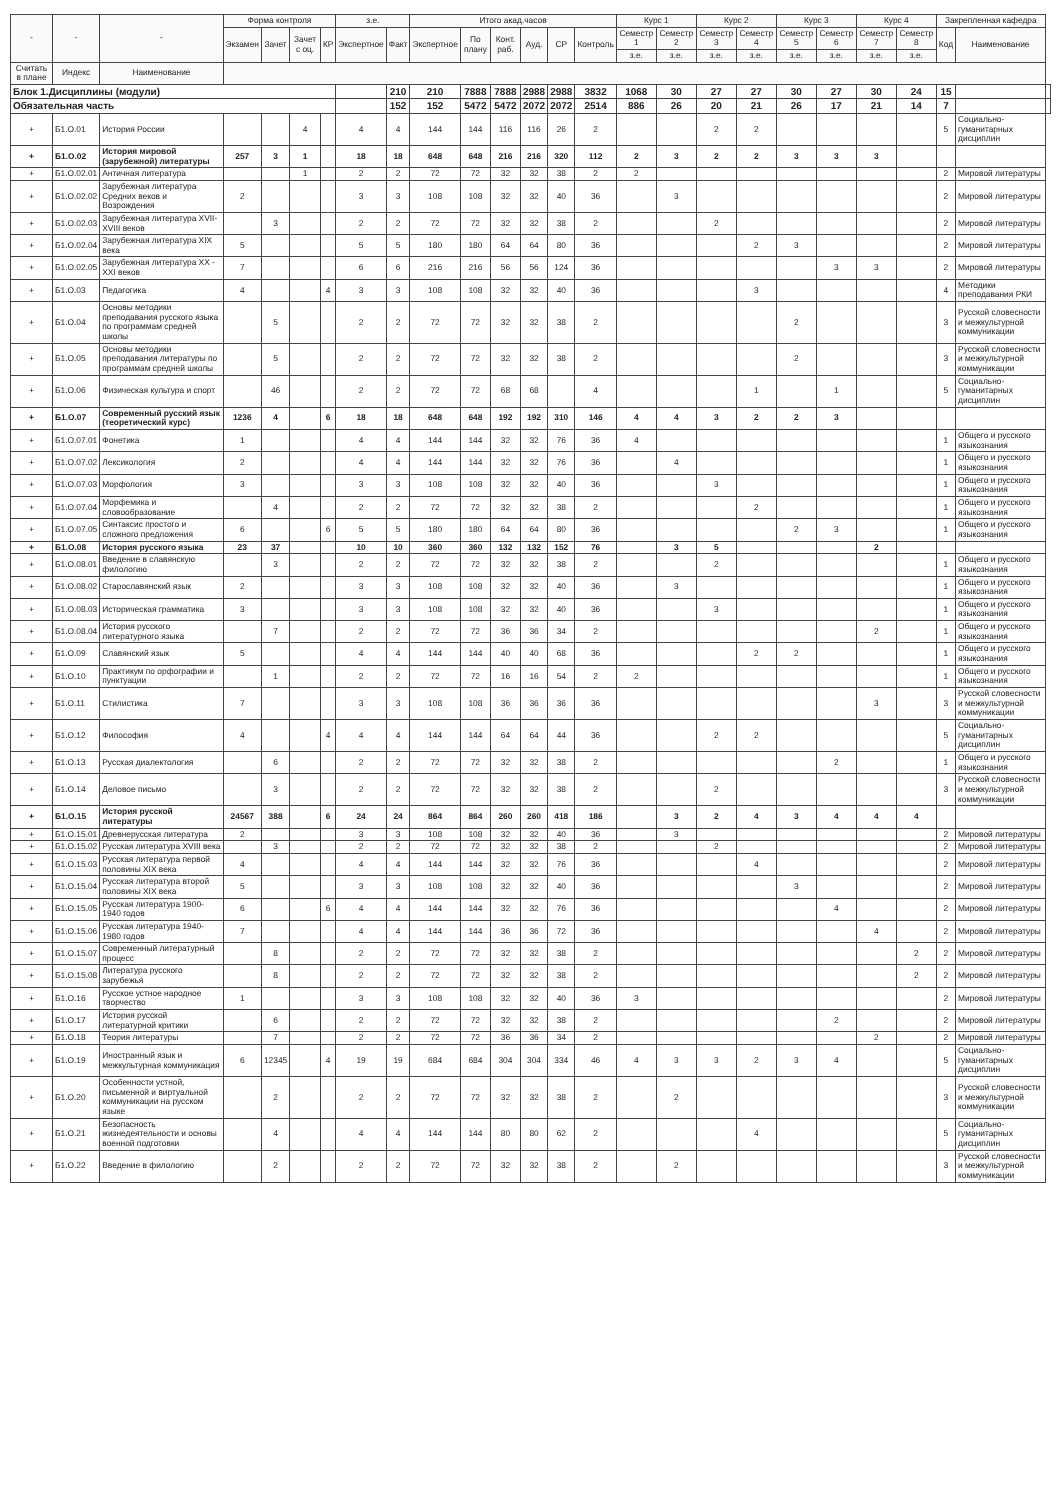| - | - | - | Форма контроля | | | | з.е. | | Итого акад.часов | | | | | | Курс 1 | | Курс 2 | | Курс 3 | | Курс 4 | | Закрепленная кафедра | | |
| --- | --- | --- | --- | --- | --- | --- | --- | --- | --- | --- | --- | --- | --- | --- | --- | --- | --- | --- | --- | --- | --- | --- | --- | --- | --- |
| | | | Экзамен | Зачет | Зачет с оц. | КР | Экспертное | Факт | Экспертное | По плану | Конт. раб. | Ауд. | СР | Контроль | Семестр 1 | Семестр 2 | Семестр 3 | Семестр 4 | Семестр 5 | Семестр 6 | Семестр 7 | Семестр 8 | Код | Наименование | |
| | | | | | | | | | | | | | | | з.е. | з.е. | з.е. | з.е. | з.е. | з.е. | з.е. | з.е. | | | |
| Считать в плане | Индекс | Наименование | | | | | | | | | | | | | | | | | | | | | | | |
| Блок 1.Дисциплины (модули) | | | | | | | | 210 | 210 | 7888 | 7888 | 2988 | 2988 | 3832 | 1068 | 30 | 27 | 27 | 30 | 27 | 30 | 24 | 15 | | |
| Обязательная часть | | | | | | | | 152 | 152 | 5472 | 5472 | 2072 | 2072 | 2514 | 886 | 26 | 20 | 21 | 26 | 17 | 21 | 14 | 7 | | |
| + | Б1.О.01 | История России | | | 4 | | 4 | 4 | 144 | 144 | 116 | 116 | 26 | 2 | | | 2 | 2 | | | | | 5 | Социально-гуманитарных дисциплин | |
| + | Б1.О.02 | История мировой (зарубежной) литературы | 257 | 3 | 1 | | 18 | 18 | 648 | 648 | 216 | 216 | 320 | 112 | 2 | 3 | 2 | 2 | 3 | 3 | 3 | | | | |
| + | Б1.О.02.01 | Античная литература | | | 1 | | 2 | 2 | 72 | 72 | 32 | 32 | 38 | 2 | 2 | | | | | | | | 2 | Мировой литературы | |
| + | Б1.О.02.02 | Зарубежная литература Средних веков и Возрождения | 2 | | | | 3 | 3 | 108 | 108 | 32 | 32 | 40 | 36 | | 3 | | | | | | | 2 | Мировой литературы | |
| + | Б1.О.02.03 | Зарубежная литература XVII-XVIII веков | | 3 | | | 2 | 2 | 72 | 72 | 32 | 32 | 38 | 2 | | | 2 | | | | | | 2 | Мировой литературы | |
| + | Б1.О.02.04 | Зарубежная литература XIX века | 5 | | | | 5 | 5 | 180 | 180 | 64 | 64 | 80 | 36 | | | | 2 | 3 | | | | 2 | Мировой литературы | |
| + | Б1.О.02.05 | Зарубежная литература XX -XXI веков | 7 | | | | 6 | 6 | 216 | 216 | 56 | 56 | 124 | 36 | | | | | | 3 | 3 | | 2 | Мировой литературы | |
| + | Б1.О.03 | Педагогика | 4 | | | 4 | 3 | 3 | 108 | 108 | 32 | 32 | 40 | 36 | | | | 3 | | | | | 4 | Методики преподавания РКИ | |
| + | Б1.О.04 | Основы методики преподавания русского языка по программам средней школы | | 5 | | | 2 | 2 | 72 | 72 | 32 | 32 | 38 | 2 | | | | | 2 | | | | 3 | Русской словесности и межкультурной коммуникации | |
| + | Б1.О.05 | Основы методики преподавания литературы по программам средней школы | | 5 | | | 2 | 2 | 72 | 72 | 32 | 32 | 38 | 2 | | | | | 2 | | | | 3 | Русской словесности и межкультурной коммуникации | |
| + | Б1.О.06 | Физическая культура и спорт | | 46 | | | 2 | 2 | 72 | 72 | 68 | 68 | | 4 | | | | 1 | | 1 | | | 5 | Социально-гуманитарных дисциплин | |
| + | Б1.О.07 | Современный русский язык (теоретический курс) | 1236 | 4 | | 6 | 18 | 18 | 648 | 648 | 192 | 192 | 310 | 146 | 4 | 4 | 3 | 2 | 2 | 3 | | | | | |
| + | Б1.О.07.01 | Фонетика | 1 | | | | 4 | 4 | 144 | 144 | 32 | 32 | 76 | 36 | 4 | | | | | | | | 1 | Общего и русского языкознания | |
| + | Б1.О.07.02 | Лексикология | 2 | | | | 4 | 4 | 144 | 144 | 32 | 32 | 76 | 36 | | 4 | | | | | | | 1 | Общего и русского языкознания | |
| + | Б1.О.07.03 | Морфология | 3 | | | | 3 | 3 | 108 | 108 | 32 | 32 | 40 | 36 | | | 3 | | | | | | 1 | Общего и русского языкознания | |
| + | Б1.О.07.04 | Морфемика и словообразование | | 4 | | | 2 | 2 | 72 | 72 | 32 | 32 | 38 | 2 | | | | 2 | | | | | 1 | Общего и русского языкознания | |
| + | Б1.О.07.05 | Синтаксис простого и сложного предложения | 6 | | | 6 | 5 | 5 | 180 | 180 | 64 | 64 | 80 | 36 | | | | | 2 | 3 | | | 1 | Общего и русского языкознания | |
| + | Б1.О.08 | История русского языка | 23 | 37 | | | 10 | 10 | 360 | 360 | 132 | 132 | 152 | 76 | | 3 | 5 | | | | 2 | | | | |
| + | Б1.О.08.01 | Введение в славянскую филологию | | 3 | | | 2 | 2 | 72 | 72 | 32 | 32 | 38 | 2 | | | 2 | | | | | | 1 | Общего и русского языкознания | |
| + | Б1.О.08.02 | Старославянский язык | 2 | | | | 3 | 3 | 108 | 108 | 32 | 32 | 40 | 36 | | 3 | | | | | | | 1 | Общего и русского языкознания | |
| + | Б1.О.08.03 | Историческая грамматика | 3 | | | | 3 | 3 | 108 | 108 | 32 | 32 | 40 | 36 | | | 3 | | | | | | 1 | Общего и русского языкознания | |
| + | Б1.О.08.04 | История русского литературного языка | | 7 | | | 2 | 2 | 72 | 72 | 36 | 36 | 34 | 2 | | | | | | | 2 | | 1 | Общего и русского языкознания | |
| + | Б1.О.09 | Славянский язык | 5 | | | | 4 | 4 | 144 | 144 | 40 | 40 | 68 | 36 | | | | 2 | 2 | | | | 1 | Общего и русского языкознания | |
| + | Б1.О.10 | Практикум по орфографии и пунктуации | | 1 | | | 2 | 2 | 72 | 72 | 16 | 16 | 54 | 2 | 2 | | | | | | | | 1 | Общего и русского языкознания | |
| + | Б1.О.11 | Стилистика | 7 | | | | 3 | 3 | 108 | 108 | 36 | 36 | 36 | 36 | | | | | | | 3 | | 3 | Русской словесности и межкультурной коммуникации | |
| + | Б1.О.12 | Философия | 4 | | | 4 | 4 | 4 | 144 | 144 | 64 | 64 | 44 | 36 | | | 2 | 2 | | | | | 5 | Социально-гуманитарных дисциплин | |
| + | Б1.О.13 | Русская диалектология | | 6 | | | 2 | 2 | 72 | 72 | 32 | 32 | 38 | 2 | | | | | | 2 | | | 1 | Общего и русского языкознания | |
| + | Б1.О.14 | Деловое письмо | | 3 | | | 2 | 2 | 72 | 72 | 32 | 32 | 38 | 2 | | | 2 | | | | | | 3 | Русской словесности и межкультурной коммуникации | |
| + | Б1.О.15 | История русской литературы | 24567 | 388 | | 6 | 24 | 24 | 864 | 864 | 260 | 260 | 418 | 186 | | 3 | 2 | 4 | 3 | 4 | 4 | 4 | | | |
| + | Б1.О.15.01 | Древнерусская литература | 2 | | | | 3 | 3 | 108 | 108 | 32 | 32 | 40 | 36 | | 3 | | | | | | | 2 | Мировой литературы | |
| + | Б1.О.15.02 | Русская литература XVIII века | | 3 | | | 2 | 2 | 72 | 72 | 32 | 32 | 38 | 2 | | | 2 | | | | | | 2 | Мировой литературы | |
| + | Б1.О.15.03 | Русская литература первой половины XIX века | 4 | | | | 4 | 4 | 144 | 144 | 32 | 32 | 76 | 36 | | | | 4 | | | | | 2 | Мировой литературы | |
| + | Б1.О.15.04 | Русская литература второй половины XIX века | 5 | | | | 3 | 3 | 108 | 108 | 32 | 32 | 40 | 36 | | | | | 3 | | | | 2 | Мировой литературы | |
| + | Б1.О.15.05 | Русская литература 1900-1940 годов | 6 | | | 6 | 4 | 4 | 144 | 144 | 32 | 32 | 76 | 36 | | | | | | 4 | | | 2 | Мировой литературы | |
| + | Б1.О.15.06 | Русская литература 1940-1980 годов | 7 | | | | 4 | 4 | 144 | 144 | 36 | 36 | 72 | 36 | | | | | | | 4 | | 2 | Мировой литературы | |
| + | Б1.О.15.07 | Современный литературный процесс | | 8 | | | 2 | 2 | 72 | 72 | 32 | 32 | 38 | 2 | | | | | | | | 2 | 2 | Мировой литературы | |
| + | Б1.О.15.08 | Литература русского зарубежья | | 8 | | | 2 | 2 | 72 | 72 | 32 | 32 | 38 | 2 | | | | | | | | 2 | 2 | Мировой литературы | |
| + | Б1.О.16 | Русское устное народное творчество | 1 | | | | 3 | 3 | 108 | 108 | 32 | 32 | 40 | 36 | 3 | | | | | | | | 2 | Мировой литературы | |
| + | Б1.О.17 | История русской литературной критики | | 6 | | | 2 | 2 | 72 | 72 | 32 | 32 | 38 | 2 | | | | | | 2 | | | 2 | Мировой литературы | |
| + | Б1.О.18 | Теория литературы | | 7 | | | 2 | 2 | 72 | 72 | 36 | 36 | 34 | 2 | | | | | | | 2 | | 2 | Мировой литературы | |
| + | Б1.О.19 | Иностранный язык и межкультурная коммуникация | 6 | 12345 | | 4 | 19 | 19 | 684 | 684 | 304 | 304 | 334 | 46 | 4 | 3 | 3 | 2 | 3 | 4 | | | 5 | Социально-гуманитарных дисциплин | |
| + | Б1.О.20 | Особенности устной, письменной и виртуальной коммуникации на русском языке | | 2 | | | 2 | 2 | 72 | 72 | 32 | 32 | 38 | 2 | | 2 | | | | | | | 3 | Русской словесности и межкультурной коммуникации | |
| + | Б1.О.21 | Безопасность жизнедеятельности и основы военной подготовки | | 4 | | | 4 | 4 | 144 | 144 | 80 | 80 | 62 | 2 | | | | 4 | | | | | 5 | Социально-гуманитарных дисциплин | |
| + | Б1.О.22 | Введение в филологию | | 2 | | | 2 | 2 | 72 | 72 | 32 | 32 | 38 | 2 | | 2 | | | | | | | 3 | Русской словесности и межкультурной коммуникации | |